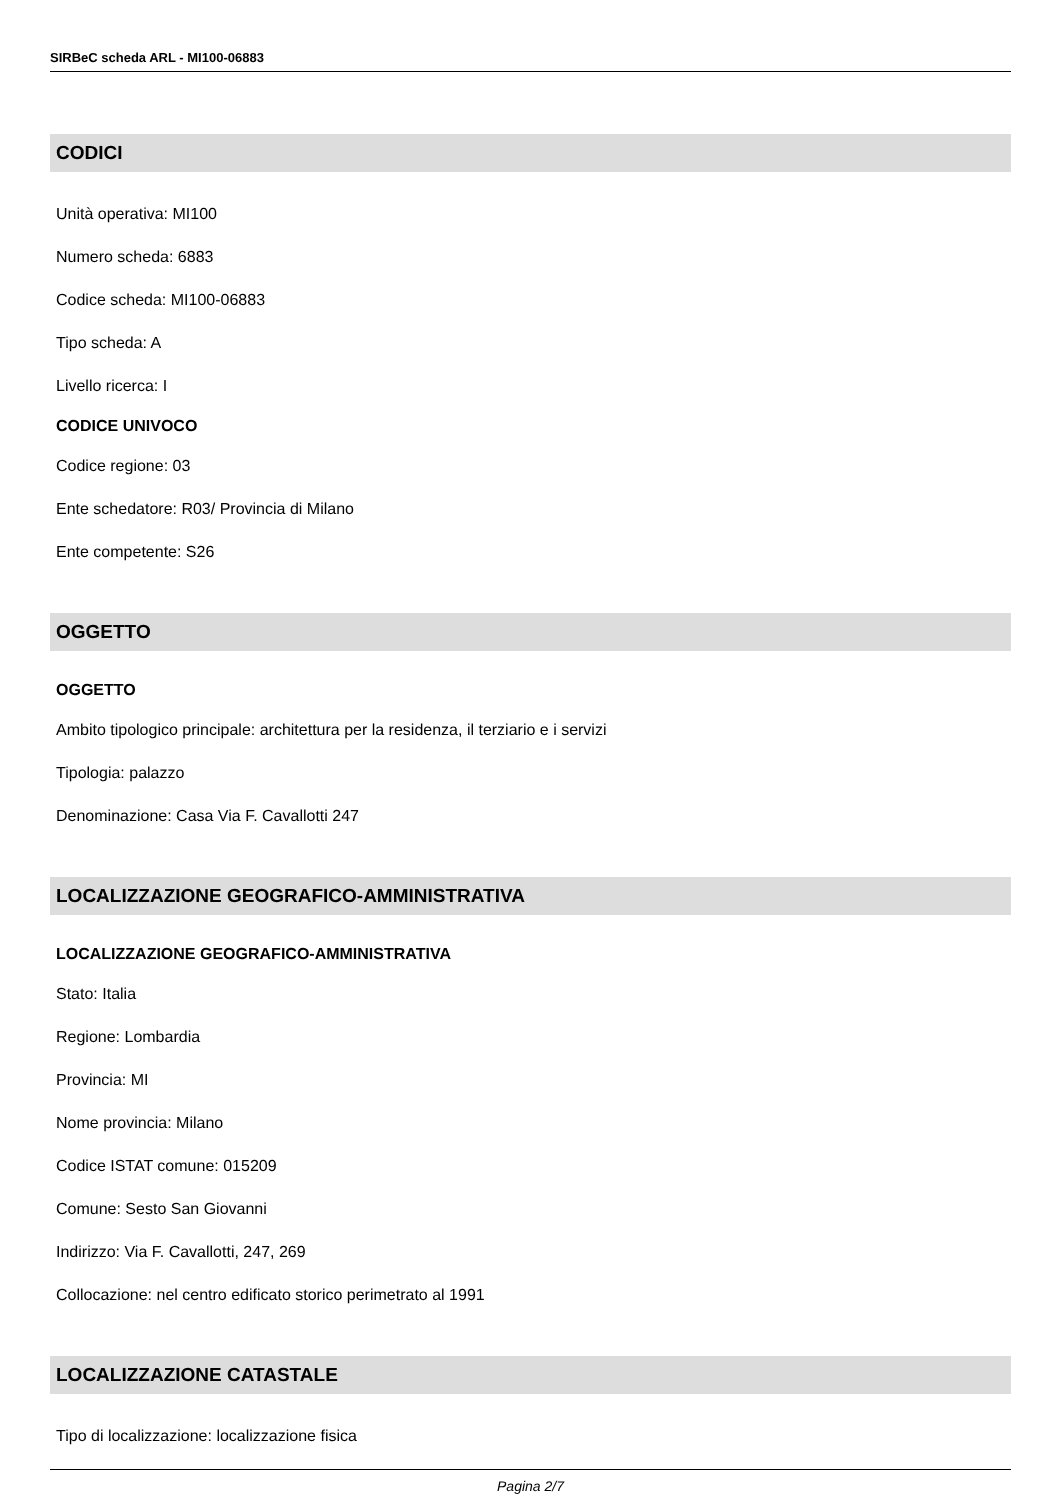SIRBeC scheda ARL - MI100-06883
CODICI
Unità operativa: MI100
Numero scheda: 6883
Codice scheda: MI100-06883
Tipo scheda: A
Livello ricerca: I
CODICE UNIVOCO
Codice regione: 03
Ente schedatore: R03/ Provincia di Milano
Ente competente: S26
OGGETTO
OGGETTO
Ambito tipologico principale: architettura per la residenza, il terziario e i servizi
Tipologia: palazzo
Denominazione: Casa Via F. Cavallotti 247
LOCALIZZAZIONE GEOGRAFICO-AMMINISTRATIVA
LOCALIZZAZIONE GEOGRAFICO-AMMINISTRATIVA
Stato: Italia
Regione: Lombardia
Provincia: MI
Nome provincia: Milano
Codice ISTAT comune: 015209
Comune: Sesto San Giovanni
Indirizzo: Via F. Cavallotti, 247, 269
Collocazione: nel centro edificato storico perimetrato al 1991
LOCALIZZAZIONE CATASTALE
Tipo di localizzazione: localizzazione fisica
Pagina 2/7